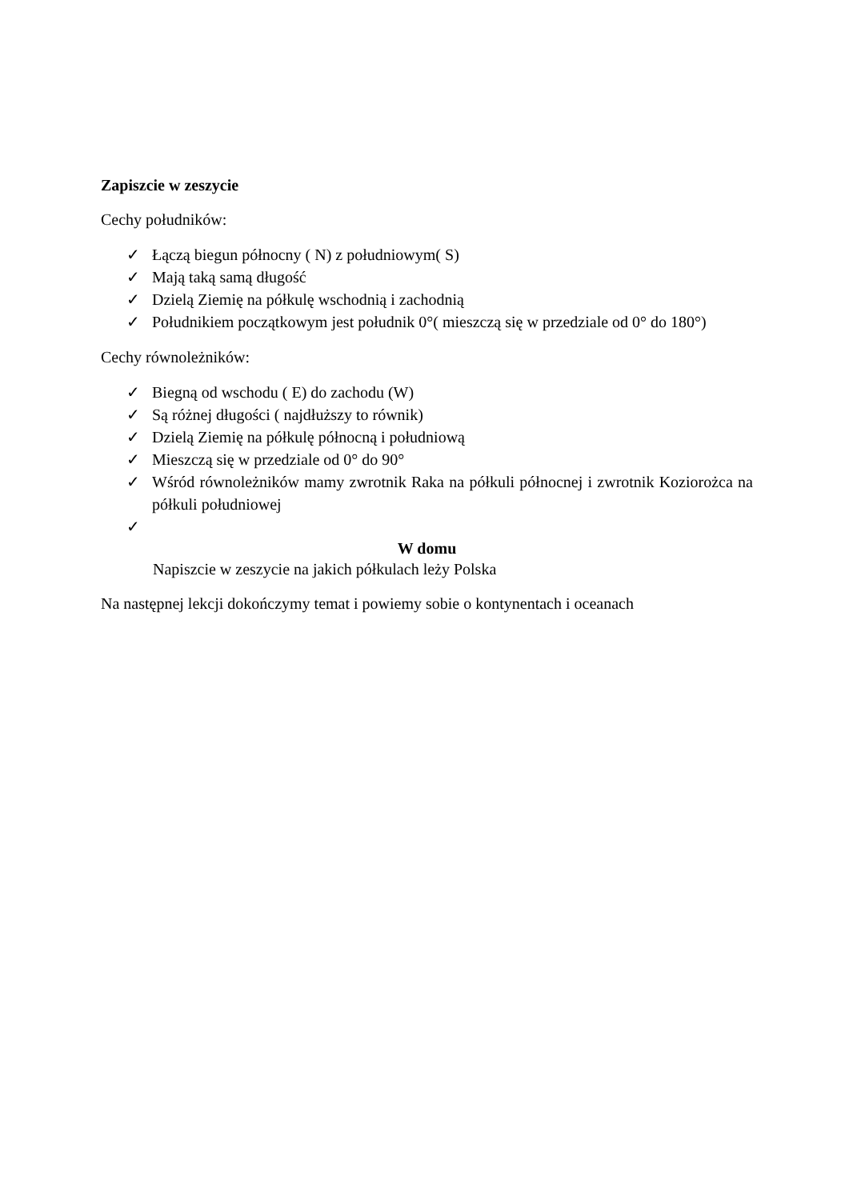Zapiszcie w zeszycie
Cechy południków:
✓ Łączą biegun północny ( N) z południowym( S)
✓ Mają taką samą długość
✓ Dzielą Ziemię na półkulę wschodnią i zachodnią
✓ Południkiem początkowym jest południk 0°( mieszczą się w przedziale od 0° do 180°)
Cechy równoleżników:
✓ Biegną od wschodu ( E) do zachodu (W)
✓ Są różnej długości ( najdłuższy to równik)
✓ Dzielą Ziemię na półkulę północną i południową
✓ Mieszczą się w przedziale od 0° do 90°
✓ Wśród równoleżników mamy zwrotnik Raka na półkuli północnej i zwrotnik Koziorożca na półkuli południowej
✓
W domu
Napiszcie w zeszycie na jakich półkulach leży Polska
Na następnej lekcji dokończymy temat i powiemy sobie o kontynentach i oceanach